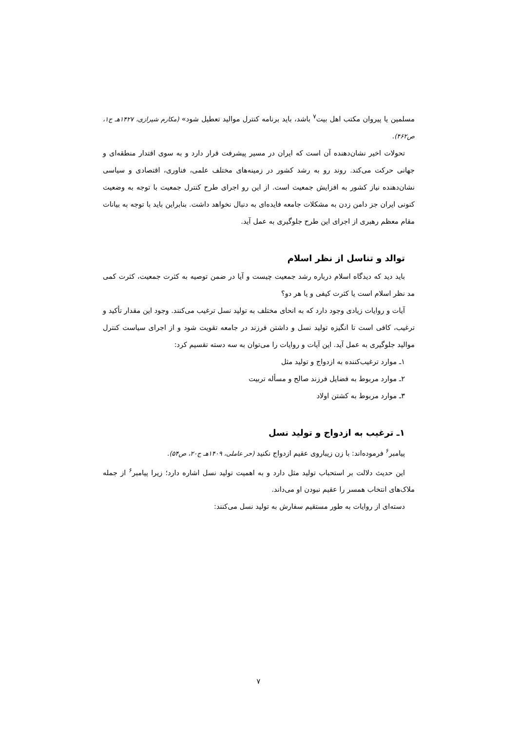مسلمین یا پیروان مکتب اهل بیت<sup>۷</sup> باشد، باید برنامه کنترل موالید تعطیل شود» (مکارم شیرازی، ۱۴۲۷هـ ج۱، ص۴۶۲).
تحولات اخیر نشان‌دهنده آن است که ایران در مسیر پیشرفت قرار دارد و به سوی اقتدار منطقه‌ای و جهانی حرکت می‌کند. روند رو به رشد کشور در زمینه‌های مختلف علمی، فناوری، اقتصادی و سیاسی نشان‌دهنده نیاز کشور به افزایش جمعیت است. از این رو اجرای طرح کنترل جمعیت با توجه به وضعیت کنونی ایران جز دامن زدن به مشکلات جامعه فایده‌ای به دنبال نخواهد داشت. بنابراین باید با توجه به بیانات مقام معظم رهبری از اجرای این طرح جلوگیری به عمل آید.
توالد و تناسل از نظر اسلام
باید دید که دیدگاه اسلام درباره رشد جمعیت چیست و آیا در ضمن توصیه به کثرت جمعیت، کثرت کمی مد نظر اسلام است یا کثرت کیفی و یا هر دو؟
آیات و روایات زیادی وجود دارد که به انحای مختلف به تولید نسل ترغیب می‌کنند. وجود این مقدار تأکید و ترغیب، کافی است تا انگیزه تولید نسل و داشتن فرزند در جامعه تقویت شود و از اجرای سیاست کنترل موالید جلوگیری به عمل آید. این آیات و روایات را می‌توان به سه دسته تقسیم کرد:
۱ـ موارد ترغیب‌کننده به ازدواج و تولید مثل
۲ـ موارد مربوط به فضایل فرزند صالح و مسأله تربیت
۳ـ موارد مربوط به کشتن اولاد
۱ـ ترغیب به ازدواج و تولید نسل
پیامبر<sup>۶</sup> فرموده‌اند: با زن زیباروی عقیم ازدواج نکنید (حر عاملی، ۱۴۰۹هـ ج۲۰، ص۵۴).
این حدیث دلالت بر استحباب تولید مثل دارد و به اهمیت تولید نسل اشاره دارد؛ زیرا پیامبر<sup>۶</sup> از جمله ملاک‌های انتخاب همسر را عقیم نبودن او می‌داند.
دسته‌ای از روایات به طور مستقیم سفارش به تولید نسل می‌کنند:
۷